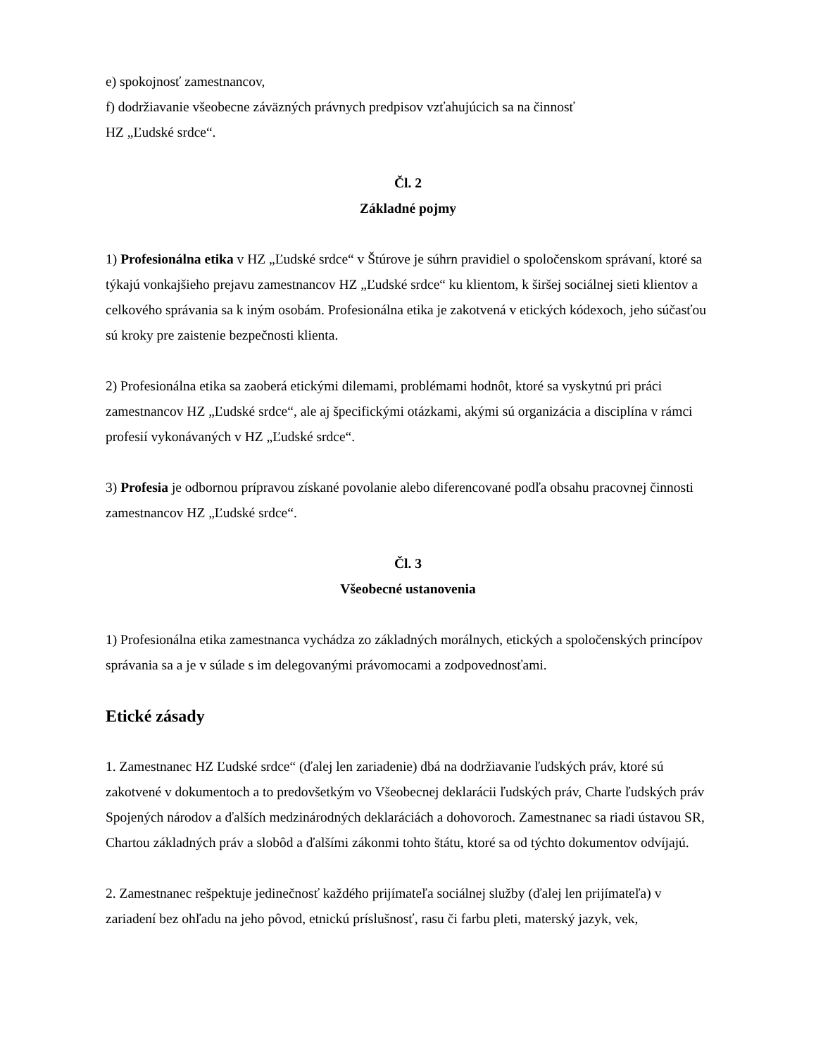e) spokojnosť zamestnancov,
f) dodržiavanie všeobecne záväzných právnych predpisov vzťahujúcich sa na činnosť
HZ „Ľudské srdce“.
Čl. 2
Základné pojmy
1) Profesionálna etika v HZ „Ľudské srdce“ v Štúrove je súhrn pravidiel o spoločenskom správaní, ktoré sa týkajú vonkajšieho prejavu zamestnancov HZ „Ľudské srdce“ ku klientom, k širšej sociálnej sieti klientov a celkového správania sa k iným osobám. Profesionálna etika je zakotvená v etických kódexoch, jeho súčasťou sú kroky pre zaistenie bezpečnosti klienta.
2) Profesionálna etika sa zaoberá etickými dilemami, problémami hodnôt, ktoré sa vyskytnú pri práci zamestnancov HZ „Ľudské srdce“, ale aj špecifickými otázkami, akými sú organizácia a disciplína v rámci profesií vykonávaných v HZ „Ľudské srdce“.
3) Profesia je odbornou prípravou získané povolanie alebo diferencované podľa obsahu pracovnej činnosti zamestnancov HZ „Ľudské srdce“.
Čl. 3
Všeobecné ustanovenia
1) Profesionálna etika zamestnanca vychádza zo základných morálnych, etických a spoločenských princípov správania sa a je v súlade s im delegovanými právomocami a zodpovednosťami.
Etické zásady
1. Zamestnanec HZ Ľudské srdce“ (ďalej len zariadenie) dbá na dodržiavanie ľudských práv, ktoré sú zakotvené v dokumentoch a to predovšetkým vo Všeobecnej deklarácii ľudských práv, Charte ľudských práv Spojených národov a ďalších medzinárodných deklaráciách a dohovoroch. Zamestnanec sa riadi ústavou SR, Chartou základných práv a slobôd a ďalšími zákonmi tohto štátu, ktoré sa od týchto dokumentov odvíjajú.
2. Zamestnanec rešpektuje jedinečnosť každého prijímateľa sociálnej služby (ďalej len prijímateľa) v zariadení bez ohľadu na jeho pôvod, etnickú príslušnosť, rasu či farbu pleti, materský jazyk, vek,